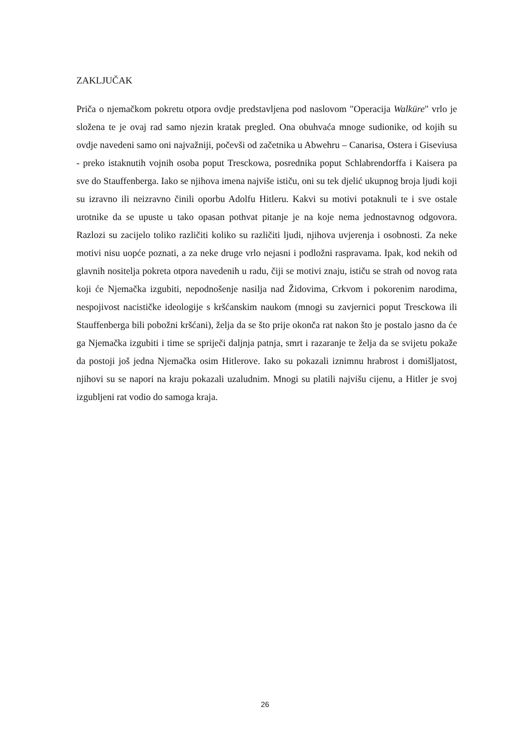ZAKLJUČAK
Priča o njemačkom pokretu otpora ovdje predstavljena pod naslovom "Operacija Walküre" vrlo je složena te je ovaj rad samo njezin kratak pregled. Ona obuhvaća mnoge sudionike, od kojih su ovdje navedeni samo oni najvažniji, počevši od začetnika u Abwehru – Canarisa, Ostera i Giseviusa - preko istaknutih vojnih osoba poput Tresckowa, posrednika poput Schlabrendorffa i Kaisera pa sve do Stauffenberga. Iako se njihova imena najviše ističu, oni su tek djelić ukupnog broja ljudi koji su izravno ili neizravno činili oporbu Adolfu Hitleru. Kakvi su motivi potaknuli te i sve ostale urotnike da se upuste u tako opasan pothvat pitanje je na koje nema jednostavnog odgovora. Razlozi su zacijelo toliko različiti koliko su različiti ljudi, njihova uvjerenja i osobnosti. Za neke motivi nisu uopće poznati, a za neke druge vrlo nejasni i podložni raspravama. Ipak, kod nekih od glavnih nositelja pokreta otpora navedenih u radu, čiji se motivi znaju, ističu se strah od novog rata koji će Njemačka izgubiti, nepodnošenje nasilja nad Židovima, Crkvom i pokorenim narodima, nespojivost nacističke ideologije s kršćanskim naukom (mnogi su zavjernici poput Tresckowa ili Stauffenberga bili pobožni kršćani), želja da se što prije okonča rat nakon što je postalo jasno da će ga Njemačka izgubiti i time se spriječi daljnja patnja, smrt i razaranje te želja da se svijetu pokaže da postoji još jedna Njemačka osim Hitlerove. Iako su pokazali iznimnu hrabrost i domišljatost, njihovi su se napori na kraju pokazali uzaludnim. Mnogi su platili najvišu cijenu, a Hitler je svoj izgubljeni rat vodio do samoga kraja.
26